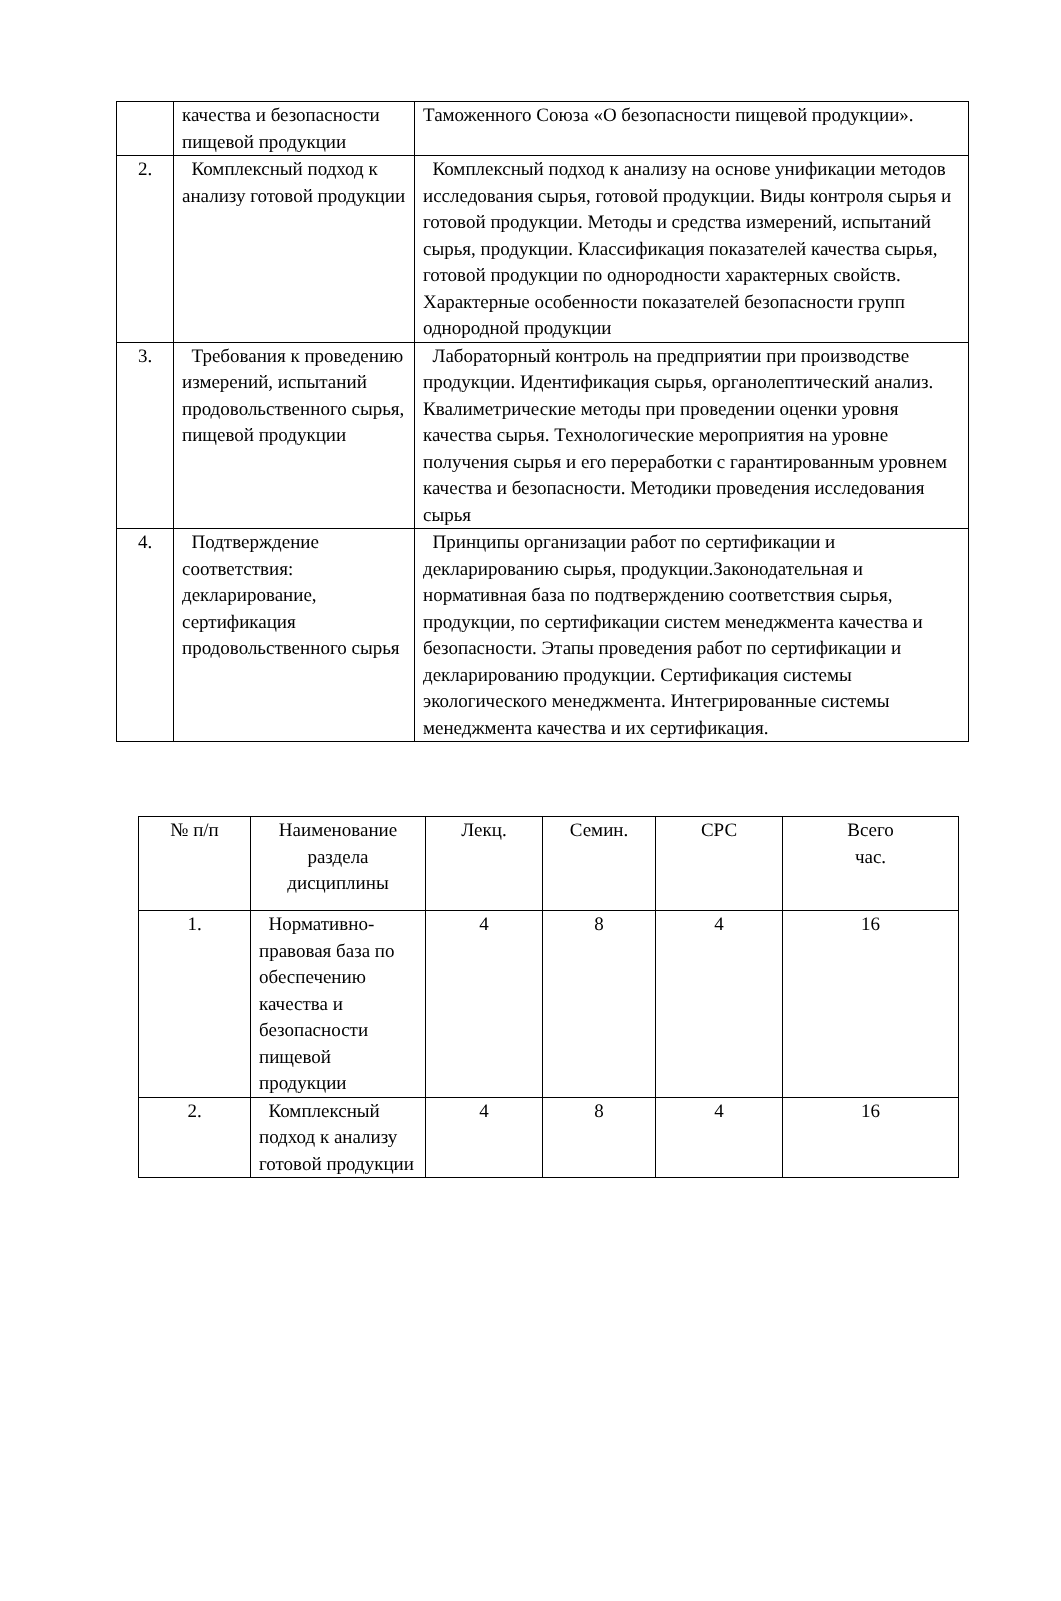| | качества и безопасности пищевой продукции | Таможенного Союза «О безопасности пищевой продукции». |
| 2. | Комплексный подход к анализу готовой продукции | Комплексный подход к анализу на основе унификации методов исследования сырья, готовой продукции. Виды контроля сырья и готовой продукции. Методы и средства измерений, испытаний сырья, продукции. Классификация показателей качества сырья, готовой продукции по однородности характерных свойств. Характерные особенности показателей безопасности групп однородной продукции |
| 3. | Требования к проведению измерений, испытаний продовольственного сырья, пищевой продукции | Лабораторный контроль на предприятии при производстве продукции. Идентификация сырья, органолептический анализ. Квалиметрические методы при проведении оценки уровня качества сырья. Технологические мероприятия на уровне получения сырья и его переработки с гарантированным уровнем качества и безопасности. Методики проведения исследования сырья |
| 4. | Подтверждение соответствия: декларирование, сертификация продовольственного сырья | Принципы организации работ по сертификации и декларированию сырья, продукции.Законодательная и нормативная база по подтверждению соответствия сырья, продукции, по сертификации систем менеджмента качества и безопасности. Этапы проведения работ по сертификации и декларированию продукции. Сертификация системы экологического менеджмента. Интегрированные системы менеджмента качества и их сертификация. |
| № п/п | Наименование раздела дисциплины | Лекц. | Семин. | СРС | Всего час. |
| --- | --- | --- | --- | --- | --- |
| 1. | Нормативно-правовая база по обеспечению качества и безопасности пищевой продукции | 4 | 8 | 4 | 16 |
| 2. | Комплексный подход к анализу готовой продукции | 4 | 8 | 4 | 16 |